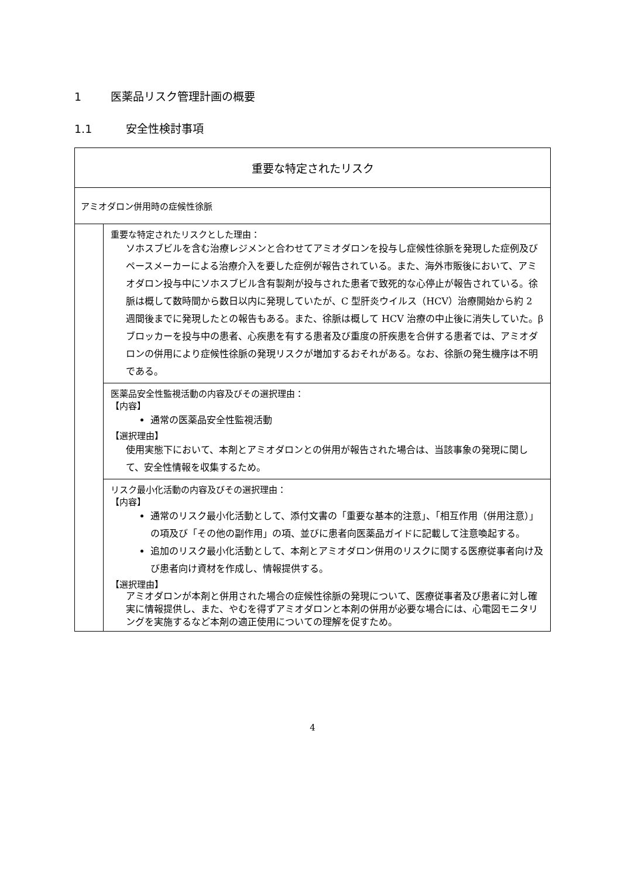1 医薬品リスク管理計画の概要
1.1 安全性検討事項
| 重要な特定されたリスク | |
| アミオダロン併用時の症候性徐脈 | |
| | 重要な特定されたリスクとした理由： ソホスブビルを含む治療レジメンと合わせてアミオダロンを投与し症候性徐脈を発現した症例及びペースメーカーによる治療介入を要した症例が報告されている。また、海外市販後において、アミオダロン投与中にソホスブビル含有製剤が投与された患者で致死的な心停止が報告されている。徐脈は概して数時間から数日以内に発現していたが、C 型肝炎ウイルス（HCV）治療開始から約 2 週間後までに発現したとの報告もある。また、徐脈は概して HCV 治療の中止後に消失していた。βブロッカーを投与中の患者、心疾患を有する患者及び重度の肝疾患を合併する患者では、アミオダロンの併用により症候性徐脈の発現リスクが増加するおそれがある。なお、徐脈の発生機序は不明である。 |
| | 医薬品安全性監視活動の内容及びその選択理由： 【内容】 通常の医薬品安全性監視活動 【選択理由】 使用実態下において、本剤とアミオダロンとの併用が報告された場合は、当該事象の発現に関して、安全性情報を収集するため。 |
| | リスク最小化活動の内容及びその選択理由： 【内容】 通常のリスク最小化活動として、添付文書の「重要な基本的注意」、「相互作用（併用注意）」の項及び「その他の副作用」の項、並びに患者向医薬品ガイドに記載して注意喚起する。 追加のリスク最小化活動として、本剤とアミオダロン併用のリスクに関する医療従事者向け及び患者向け資材を作成し、情報提供する。 【選択理由】 アミオダロンが本剤と併用された場合の症候性徐脈の発現について、医療従事者及び患者に対し確実に情報提供し、また、やむを得ずアミオダロンと本剤の併用が必要な場合には、心電図モニタリングを実施するなど本剤の適正使用についての理解を促すため。 |
4